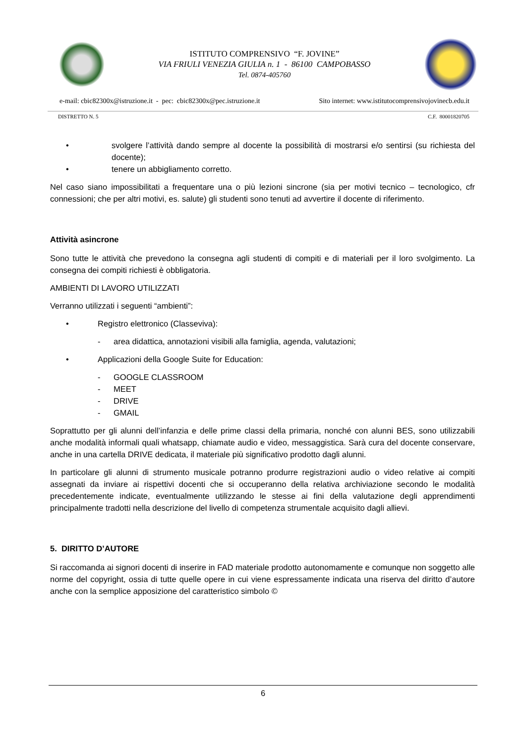ISTITUTO COMPRENSIVO “F. JOVINE”
VIA FRIULI VENEZIA GIULIA n. 1 - 86100 CAMPOBASSO
Tel. 0874-405760
e-mail: cbic82300x@istruzione.it - pec: cbic82300x@pec.istruzione.it Sito internet: www.istitutocomprensivojovinecb.edu.it
DISTRETTO N. 5 C.F. 80001820705
• svolgere l’attività dando sempre al docente la possibilità di mostrarsi e/o sentirsi (su richiesta del docente);
• tenere un abbigliamento corretto.
Nel caso siano impossibilitati a frequentare una o più lezioni sincrone (sia per motivi tecnico – tecnologico, cfr connessioni; che per altri motivi, es. salute) gli studenti sono tenuti ad avvertire il docente di riferimento.
Attività asincrone
Sono tutte le attività che prevedono la consegna agli studenti di compiti e di materiali per il loro svolgimento. La consegna dei compiti richiesti è obbligatoria.
AMBIENTI DI LAVORO UTILIZZATI
Verranno utilizzati i seguenti “ambienti”:
• Registro elettronico (Classeviva):
- area didattica, annotazioni visibili alla famiglia, agenda, valutazioni;
• Applicazioni della Google Suite for Education:
- GOOGLE CLASSROOM
- MEET
- DRIVE
- GMAIL
Soprattutto per gli alunni dell’infanzia e delle prime classi della primaria, nonché con alunni BES, sono utilizzabili anche modalità informali quali whatsapp, chiamate audio e video, messaggistica. Sarà cura del docente conservare, anche in una cartella DRIVE dedicata, il materiale più significativo prodotto dagli alunni.
In particolare gli alunni di strumento musicale potranno produrre registrazioni audio o video relative ai compiti assegnati da inviare ai rispettivi docenti che si occuperanno della relativa archiviazione secondo le modalità precedentemente indicate, eventualmente utilizzando le stesse ai fini della valutazione degli apprendimenti principalmente tradotti nella descrizione del livello di competenza strumentale acquisito dagli allievi.
5. DIRITTO D’AUTORE
Si raccomanda ai signori docenti di inserire in FAD materiale prodotto autonomamente e comunque non soggetto alle norme del copyright, ossia di tutte quelle opere in cui viene espressamente indicata una riserva del diritto d’autore anche con la semplice apposizione del caratteristico simbolo ©
6